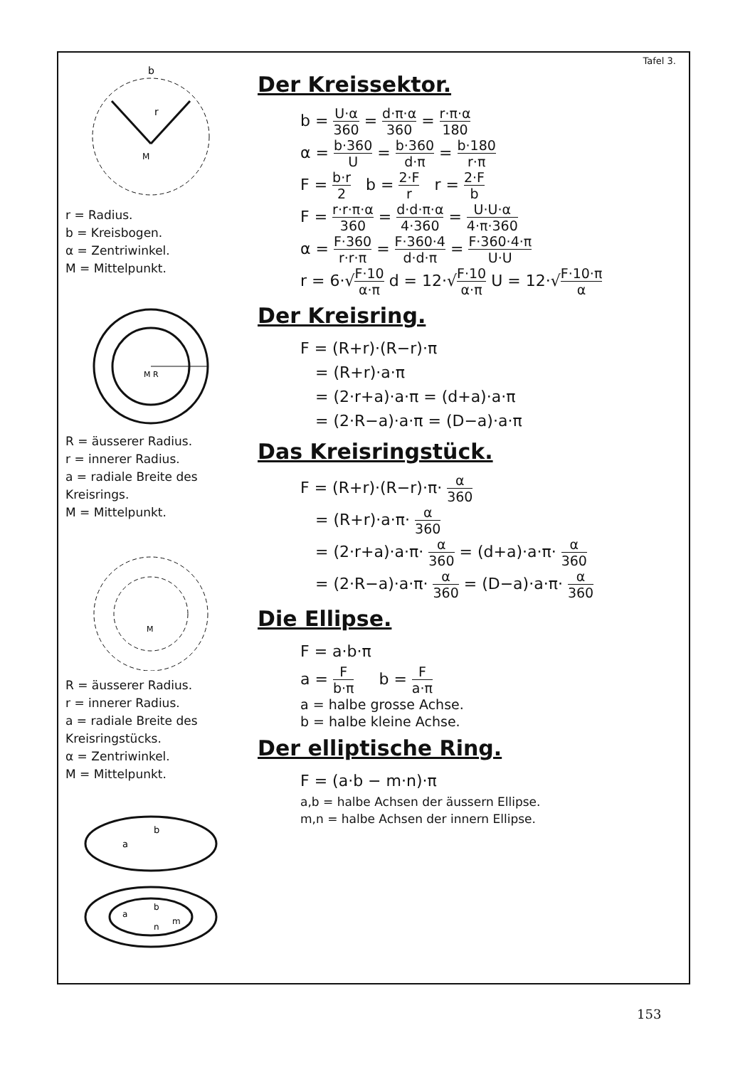b
r
M
r = Radius.
b = Kreisbogen.
α = Zentriwinkel.
M = Mittelpunkt.
M R
R = äusserer Radius.
r = innerer Radius.
a = radiale Breite des Kreisrings.
M = Mittelpunkt.
M
R = äusserer Radius.
r = innerer Radius.
a = radiale Breite des Kreisringstücks.
α = Zentriwinkel.
M = Mittelpunkt.
a
b
a
b
n
m
Tafel 3.
Der Kreissektor.
b = U·α 360 = d·π·α 360 = r·π·α 180
α = b·360 U = b·360 d·π = b·180 r·π
F = b·r 2 b = 2·F r r = 2·F b
F = r·r·π·α 360 = d·d·π·α 4·360 = U·U·α 4·π·360
α = F·360 r·r·π = F·360·4 d·d·π = F·360·4·π U·U
r = 6·√F·10 α·π d = 12·√F·10 α·π U = 12·√F·10·π α
Der Kreisring.
F = (R+r)·(R−r)·π
= (R+r)·a·π
= (2·r+a)·a·π = (d+a)·a·π
= (2·R−a)·a·π = (D−a)·a·π
Das Kreisringstück.
F = (R+r)·(R−r)·π· α 360
= (R+r)·a·π· α 360
= (2·r+a)·a·π· α 360 = (d+a)·a·π· α 360
= (2·R−a)·a·π· α 360 = (D−a)·a·π· α 360
Die Ellipse.
F = a·b·π
a = F b·π b = F a·π
a = halbe grosse Achse.
b = halbe kleine Achse.
Der elliptische Ring.
F = (a·b − m·n)·π
a,b = halbe Achsen der äussern Ellipse.
m,n = halbe Achsen der innern Ellipse.
153